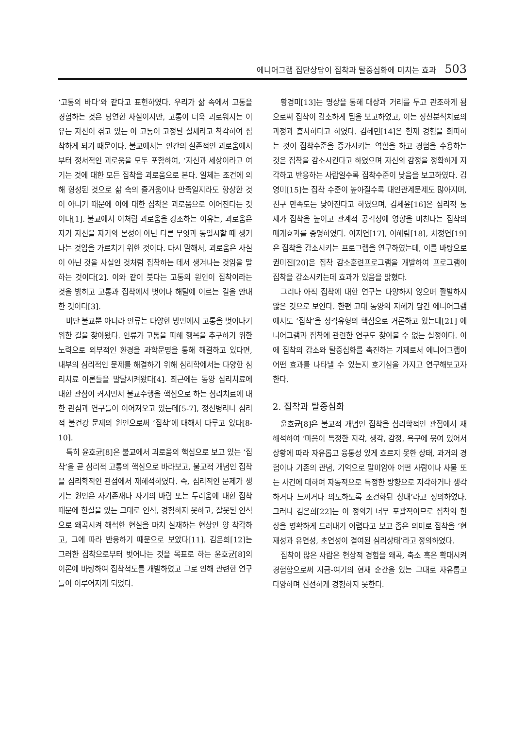에니어그램 집단상담이 집착과 탈중심화에 미치는 효과 503
‘고통의 바다’와 같다고 표현하였다. 우리가 삶 속에서 고통을 경험하는 것은 당연한 사실이지만, 고통이 더욱 괴로워지는 이유는 자신이 겪고 있는 이 고통이 고정된 실체라고 착각하여 집착하게 되기 때문이다. 불교에서는 인간의 실존적인 괴로움에서부터 정서적인 괴로움을 모두 포함하여, ‘자신과 세상이라고 여기는 것에 대한 모든 집착을 괴로움으로 본다. 일체는 조건에 의해 형성된 것으로 삶 속의 즐거움이나 만족일지라도 항상한 것이 아니기 때문에 이에 대한 집착은 괴로움으로 이어진다는 것이다[1]. 불교에서 이처럼 괴로움을 강조하는 이유는, 괴로움은 자기 자신을 자기의 본성이 아닌 다른 무엇과 동일시할 때 생겨나는 것임을 가르치기 위한 것이다. 다시 말해서, 괴로움은 사실이 아닌 것을 사실인 것처럼 집착하는 데서 생겨나는 것임을 말하는 것이다[2]. 이와 같이 붓다는 고통의 원인이 집착이라는 것을 밝히고 고통과 집착에서 벗어나 해탈에 이르는 길을 안내한 것이다[3].
비단 불교뿐 아니라 인류는 다양한 방면에서 고통을 벗어나기 위한 길을 찾아왔다. 인류가 고통을 피해 행복을 추구하기 위한 노력으로 외부적인 환경을 과학문명을 통해 해결하고 있다면, 내부의 심리적인 문제를 해결하기 위해 심리학에서는 다양한 심리치료 이론들을 발달시켜왔다[4]. 최근에는 동양 심리치료에 대한 관심이 커지면서 불교수행을 핵심으로 하는 심리치료에 대한 관심과 연구들이 이어져오고 있는데[5-7], 정신병리나 심리적 불건강 문제의 원인으로써 ‘집착’에 대해서 다루고 있다[8-10].
특히 윤호균[8]은 불교에서 괴로움의 핵심으로 보고 있는 ‘집착’을 곧 심리적 고통의 핵심으로 바라보고, 불교적 개념인 집착을 심리학적인 관점에서 재해석하였다. 즉, 심리적인 문제가 생기는 원인은 자기존재나 자기의 바람 또는 두려움에 대한 집착 때문에 현실을 있는 그대로 인식, 경험하지 못하고, 잘못된 인식으로 왜곡시켜 해석한 현실을 마치 실재하는 현상인 양 착각하고, 그에 따라 반응하기 때문으로 보았다[11]. 김은희[12]는 그러한 집착으로부터 벗어나는 것을 목표로 하는 윤호균[8]의 이론에 바탕하여 집착척도를 개발하였고 그로 인해 관련한 연구들이 이루어지게 되었다.
황경미[13]는 명상을 통해 대상과 거리를 두고 관조하게 됨으로써 집착이 감소하게 됨을 보고하였고, 이는 정신분석치료의 과정과 흡사하다고 하였다. 김혜민[14]은 현재 경험을 회피하는 것이 집착수준을 증가시키는 역할을 하고 경험을 수용하는 것은 집착을 감소시킨다고 하였으며 자신의 감정을 정확하게 지각하고 반응하는 사람일수록 집착수준이 낮음을 보고하였다. 김영미[15]는 집착 수준이 높아질수록 대인관계문제도 많아지며, 친구 만족도는 낮아진다고 하였으며, 김세윤[16]은 심리적 통제가 집착을 높이고 관계적 공격성에 영향을 미친다는 집착의 매개효과를 증명하였다. 이지연[17], 이해림[18], 차정연[19]은 집착을 감소시키는 프로그램을 연구하였는데, 이를 바탕으로 권미진[20]은 집착 감소훈련프로그램을 개발하여 프로그램이 집착을 감소시키는데 효과가 있음을 밝혔다.
그러나 아직 집착에 대한 연구는 다양하지 않으며 활발하지 않은 것으로 보인다. 한편 고대 동양의 지혜가 담긴 에니어그램에서도 ‘집착’을 성격유형의 핵심으로 거론하고 있는데[21] 에니어그램과 집착에 관련한 연구도 찾아볼 수 없는 실정이다. 이에 집착의 감소와 탈중심화를 촉진하는 기제로서 에니어그램이 어떤 효과를 나타낼 수 있는지 호기심을 가지고 연구해보고자 한다.
2. 집착과 탈중심화
윤호균[8]은 불교적 개념인 집착을 심리학적인 관점에서 재해석하여 ‘마음이 특정한 지각, 생각, 감정, 욕구에 묶여 있어서 상황에 따라 자유롭고 융통성 있게 흐르지 못한 상태, 과거의 경험이나 기존의 관념, 기억으로 말미암아 어떤 사람이나 사물 또는 사건에 대하여 자동적으로 특정한 방향으로 지각하거나 생각하거나 느끼거나 의도하도록 조건화된 상태’라고 정의하였다. 그러나 김은희[22]는 이 정의가 너무 포괄적이므로 집착의 현상을 명확하게 드러내기 어렵다고 보고 좁은 의미로 집착을 ‘현재성과 유연성, 초연성이 결여된 심리상태’라고 정의하였다.
집착이 많은 사람은 현상적 경험을 왜곡, 축소 혹은 확대시켜 경험함으로써 지금-여기의 현재 순간을 있는 그대로 자유롭고 다양하며 신선하게 경험하지 못한다.